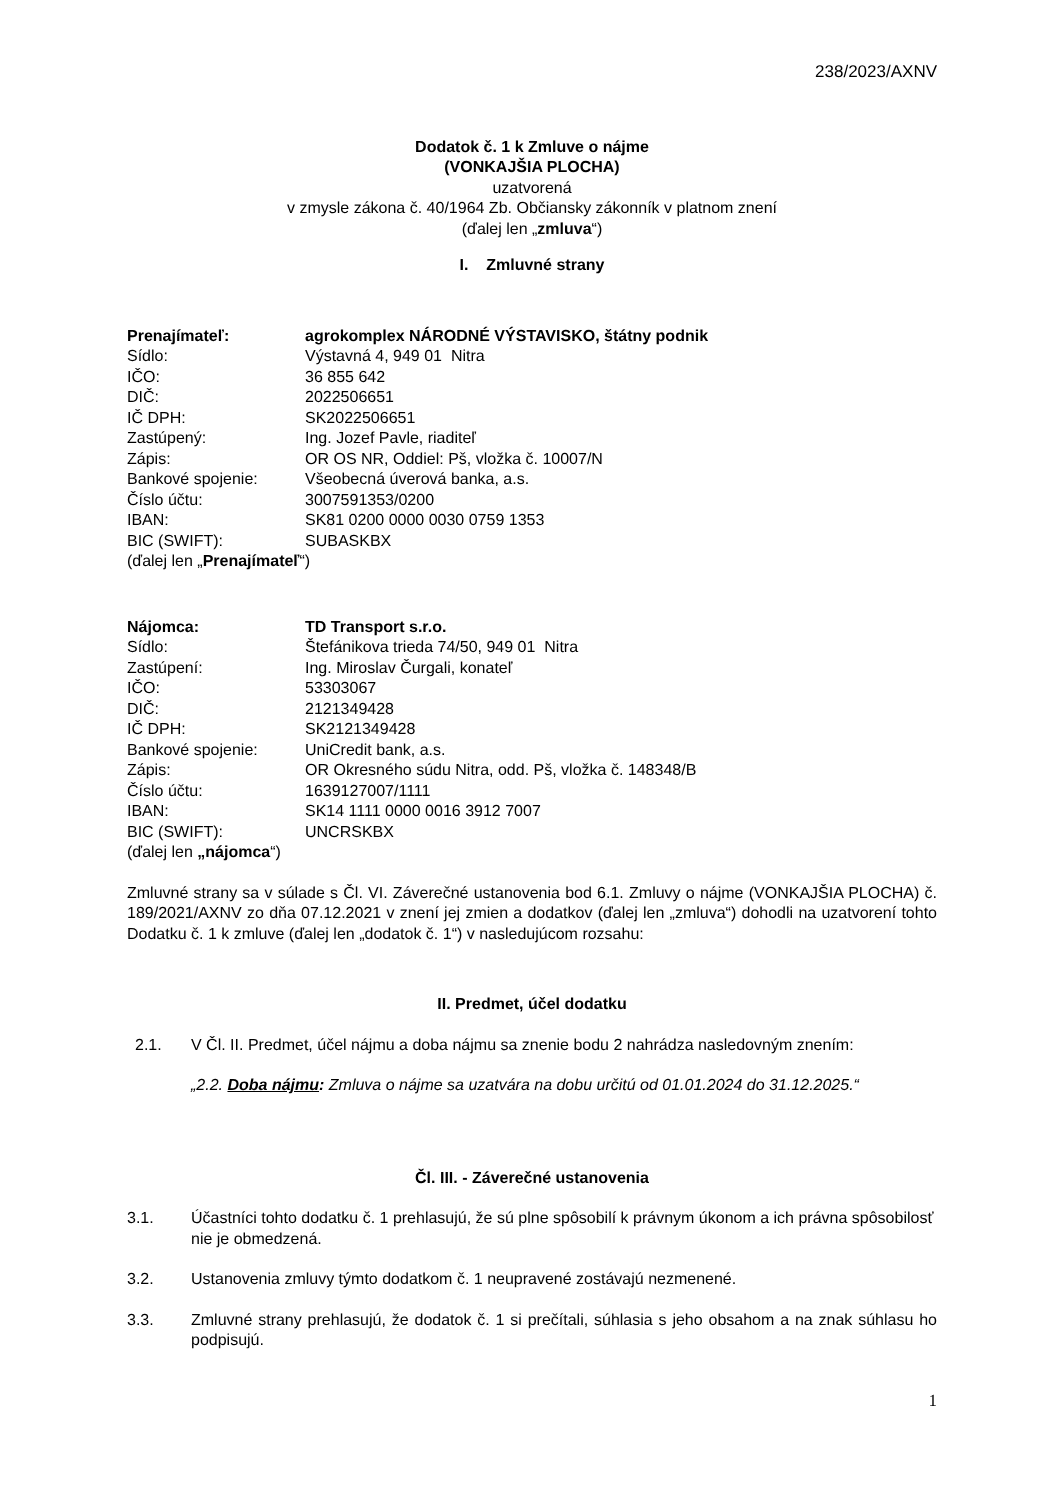238/2023/AXNV
Dodatok č. 1 k Zmluve o nájme
(VONKAJŠIA PLOCHA)
uzatvorená
v zmysle zákona č. 40/1964 Zb. Občiansky zákonník v platnom znení
(ďalej len „zmluva“)
I. Zmluvné strany
| Prenajímateľ: | agrokomplex NÁRODNÉ VÝSTAVISKO, štátny podnik |
| Sídlo: | Výstavná 4, 949 01 Nitra |
| IČO: | 36 855 642 |
| DIČ: | 2022506651 |
| IČ DPH: | SK2022506651 |
| Zastúpený: | Ing. Jozef Pavle, riaditeľ |
| Zápis: | OR OS NR, Oddiel: Pš, vložka č. 10007/N |
| Bankové spojenie: | Všeobecná úverová banka, a.s. |
| Číslo účtu: | 3007591353/0200 |
| IBAN: | SK81 0200 0000 0030 0759 1353 |
| BIC (SWIFT): | SUBASKBX |
(ďalej len „Prenajímateľ“)
| Nájomca: | TD Transport s.r.o. |
| Sídlo: | Štefánikova trieda 74/50, 949 01 Nitra |
| Zastúpení: | Ing. Miroslav Čurgali, konateľ |
| IČO: | 53303067 |
| DIČ: | 2121349428 |
| IČ DPH: | SK2121349428 |
| Bankové spojenie: | UniCredit bank, a.s. |
| Zápis: | OR Okresného súdu Nitra, odd. Pš, vložka č. 148348/B |
| Číslo účtu: | 1639127007/1111 |
| IBAN: | SK14 1111 0000 0016 3912 7007 |
| BIC (SWIFT): | UNCRSKBX |
(ďalej len „nájomca“)
Zmluvné strany sa v súlade s Čl. VI. Záverečné ustanovenia bod 6.1. Zmluvy o nájme (VONKAJŠIA PLOCHA) č. 189/2021/AXNV zo dňa 07.12.2021 v znení jej zmien a dodatkov (ďalej len „zmluva“) dohodli na uzatvorení tohto Dodatku č. 1 k zmluve (ďalej len „dodatok č. 1“) v nasledujúcom rozsahu:
II. Predmet, účel dodatku
2.1. V Čl. II. Predmet, účel nájmu a doba nájmu sa znenie bodu 2 nahrádza nasledovným znením:
„2.2. Doba nájmu: Zmluva o nájme sa uzatvára na dobu určitú od 01.01.2024 do 31.12.2025.“
Čl. III. - Záverečné ustanovenia
3.1. Účastníci tohto dodatku č. 1 prehlasujú, že sú plne spôsobilí k právnym úkonom a ich právna spôsobilosť nie je obmedzená.
3.2. Ustanovenia zmluvy týmto dodatkom č. 1 neupravené zostávajú nezmenené.
3.3. Zmluvné strany prehlasujú, že dodatok č. 1 si prečítali, súhlasia s jeho obsahom a na znak súhlasu ho podpisujú.
1